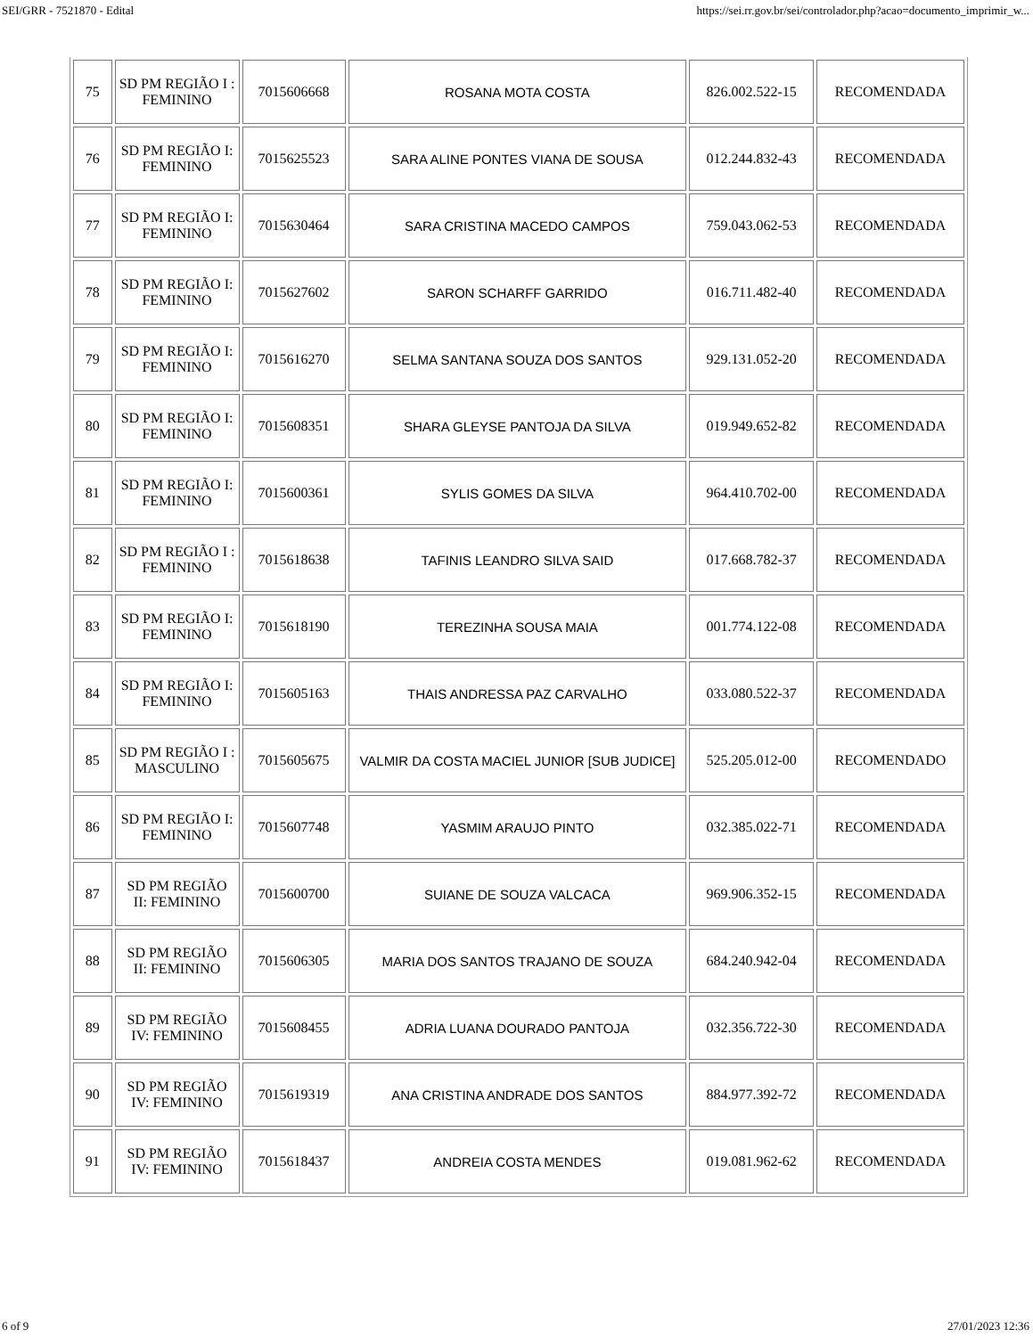SEI/GRR - 7521870 - Edital https://sei.rr.gov.br/sei/controlador.php?acao=documento_imprimir_w...
| 75 | SD PM REGIÃO I : FEMININO | 7015606668 | ROSANA MOTA COSTA | 826.002.522-15 | RECOMENDADA |
| 76 | SD PM REGIÃO I: FEMININO | 7015625523 | SARA ALINE PONTES VIANA DE SOUSA | 012.244.832-43 | RECOMENDADA |
| 77 | SD PM REGIÃO I: FEMININO | 7015630464 | SARA CRISTINA MACEDO CAMPOS | 759.043.062-53 | RECOMENDADA |
| 78 | SD PM REGIÃO I: FEMININO | 7015627602 | SARON SCHARFF GARRIDO | 016.711.482-40 | RECOMENDADA |
| 79 | SD PM REGIÃO I: FEMININO | 7015616270 | SELMA SANTANA SOUZA DOS SANTOS | 929.131.052-20 | RECOMENDADA |
| 80 | SD PM REGIÃO I: FEMININO | 7015608351 | SHARA GLEYSE PANTOJA DA SILVA | 019.949.652-82 | RECOMENDADA |
| 81 | SD PM REGIÃO I: FEMININO | 7015600361 | SYLIS GOMES DA SILVA | 964.410.702-00 | RECOMENDADA |
| 82 | SD PM REGIÃO I : FEMININO | 7015618638 | TAFINIS LEANDRO SILVA SAID | 017.668.782-37 | RECOMENDADA |
| 83 | SD PM REGIÃO I: FEMININO | 7015618190 | TEREZINHA SOUSA MAIA | 001.774.122-08 | RECOMENDADA |
| 84 | SD PM REGIÃO I: FEMININO | 7015605163 | THAIS ANDRESSA PAZ CARVALHO | 033.080.522-37 | RECOMENDADA |
| 85 | SD PM REGIÃO I : MASCULINO | 7015605675 | VALMIR DA COSTA MACIEL JUNIOR [SUB JUDICE] | 525.205.012-00 | RECOMENDADO |
| 86 | SD PM REGIÃO I: FEMININO | 7015607748 | YASMIM ARAUJO PINTO | 032.385.022-71 | RECOMENDADA |
| 87 | SD PM REGIÃO II: FEMININO | 7015600700 | SUIANE DE SOUZA VALCACA | 969.906.352-15 | RECOMENDADA |
| 88 | SD PM REGIÃO II: FEMININO | 7015606305 | MARIA DOS SANTOS TRAJANO DE SOUZA | 684.240.942-04 | RECOMENDADA |
| 89 | SD PM REGIÃO IV: FEMININO | 7015608455 | ADRIA LUANA DOURADO PANTOJA | 032.356.722-30 | RECOMENDADA |
| 90 | SD PM REGIÃO IV: FEMININO | 7015619319 | ANA CRISTINA ANDRADE DOS SANTOS | 884.977.392-72 | RECOMENDADA |
| 91 | SD PM REGIÃO IV: FEMININO | 7015618437 | ANDREIA COSTA MENDES | 019.081.962-62 | RECOMENDADA |
6 of 9 27/01/2023 12:36